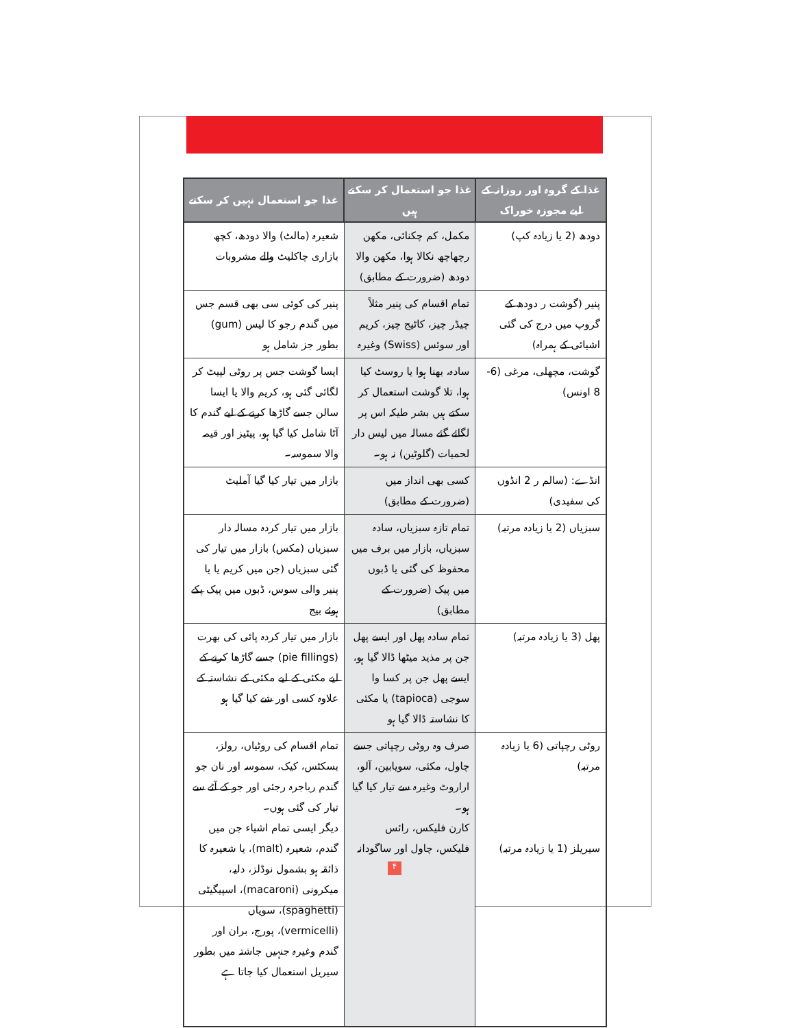| غذا کے گروہ اور روزانہ کے لیے مجوزہ خوراک | غذا جو استعمال کر سکتے ہیں | غذا جو استعمال نہیں کر سکتے |
| --- | --- | --- |
| دودھ (2 یا زیادہ کپ) | مکمل، کم چکنائی، مکھن رچھاچھ نکالا ہوا، مکھن والا دودھ (ضرورت کے مطابق) | شعیرہ (مالٹ) والا دودھ، کچھ بازاری چاکلیٹ والے مشروبات |
| پنیر (گوشت ر دودھ کے گروپ میں درج کی گئی اشیائی کے ہمراہ) | تمام اقسام کی پنیر مثلاً چیڈر چیز، کاٹیج چیز، کریم اور سوئس (Swiss) وغیرہ | پنیر کی کوئی سی بھی قسم جس میں گندم رجو کا لیس (gum) بطور جز شامل ہو |
| گوشت، مچھلی، مرغی (6-8 اونس) | سادہ، بھنا ہوا یا روسٹ کیا ہوا، تلا گوشت استعمال کر سکتے ہیں بشر طیکہ اس پر لگائے گئے مسالہ میں لیس دار لحمیات (گلوٹین) نہ ہو۔ | ایسا گوشت جس پر روٹی لپیٹ کر لگائی گئی ہو، کریم والا یا ایسا سالن جسے گاڑھا کرنے کے لیے گندم کا آٹا شامل کیا گیا ہو، پیٹیز اور قیمہ والا سموسہ۔ |
| انڈے: (سالم ر 2 انڈوں کی سفیدی) | کسی بھی انداز میں (ضرورت کے مطابق) | بازار میں تیار کیا گیا آملیٹ |
| سبزیاں (2 یا زیادہ مرتبہ) | تمام تازہ سبزیاں، سادہ سبزیاں، بازار میں برف میں محفوظ کی گئی یا ڈبوں میں پیک (ضرورت کے مطابق) | بازار میں تیار کردہ مسالہ دار سبزیاں (مکس) بازار میں تیار کی گئی سبزیاں (جن میں کریم یا یا پنیر والی سوس، ڈبوں میں پیک پکے ہوئے بیج |
| پھل (3 یا زیادہ مرتبہ) | تمام سادہ پھل اور ایسے پھل جن پر مذید میٹھا ڈالا گیا ہو، ایسے پھل جن پر کسا وا سوجی (tapioca) یا مکئی کا نشاستہ ڈالا گیا ہو | بازار میں تیار کردہ پائی کی بھرت (pie fillings) جسے گاڑھا کرنے کے لیے مکئی کے لیے مکئی کے نشاستہ کے علاوہ کسی اور شے کیا گیا ہو |
| روٹی رچپاتی (6 یا زیادہ مرتبہ) سیریلز (1 یا زیادہ مرتبہ) | صرف وہ روٹی رچپاتی جسے چاول، مکئی، سویابین، آلو، اراروٹ وغیرہ سے تیار کیا گیا ہو۔ کارن فلیکس، رائس فلیکس، چاول اور ساگودانہ | تمام اقسام کی روٹیاں، رولز، بسکٹس، کیک، سموسہ اور نان جو گندم رباجرہ رجئی اور جو کے آٹے سے تیار کی گئی ہوں۔ دیگر ایسی تمام اشیاء جن میں گندم، شعیرہ (malt)، یا شعیرہ کا ذائقہ ہو بشمول نوڈلز، دلیہ، میکرونی (macaroni)، اسپیگیٹی (spaghetti)، سویاں (vermicelli)، پورج، بران اور گندم وغیرہ جنہیں جاشتہ میں بطور سیریل استعمال کیا جاتا ہے |
۴